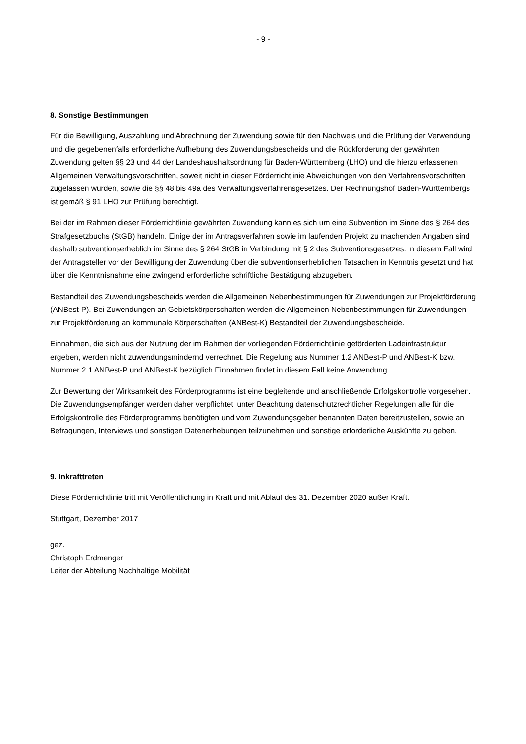- 9 -
8. Sonstige Bestimmungen
Für die Bewilligung, Auszahlung und Abrechnung der Zuwendung sowie für den Nachweis und die Prüfung der Verwendung und die gegebenenfalls erforderliche Aufhebung des Zuwendungsbescheids und die Rückforderung der gewährten Zuwendung gelten §§ 23 und 44 der Landeshaushaltsordnung für Baden-Württemberg (LHO) und die hierzu erlassenen Allgemeinen Verwaltungsvorschriften, soweit nicht in dieser Förderrichtlinie Abweichungen von den Verfahrensvorschriften zugelassen wurden, sowie die §§ 48 bis 49a des Verwaltungsverfahrensgesetzes. Der Rechnungshof Baden-Württembergs ist gemäß § 91 LHO zur Prüfung berechtigt.
Bei der im Rahmen dieser Förderrichtlinie gewährten Zuwendung kann es sich um eine Subvention im Sinne des § 264 des Strafgesetzbuchs (StGB) handeln. Einige der im Antragsverfahren sowie im laufenden Projekt zu machenden Angaben sind deshalb subventionserheblich im Sinne des § 264 StGB in Verbindung mit § 2 des Subventionsgesetzes. In diesem Fall wird der Antragsteller vor der Bewilligung der Zuwendung über die subventionserheblichen Tatsachen in Kenntnis gesetzt und hat über die Kenntnisnahme eine zwingend erforderliche schriftliche Bestätigung abzugeben.
Bestandteil des Zuwendungsbescheids werden die Allgemeinen Nebenbestimmungen für Zuwendungen zur Projektförderung (ANBest-P). Bei Zuwendungen an Gebietskörperschaften werden die Allgemeinen Nebenbestimmungen für Zuwendungen zur Projektförderung an kommunale Körperschaften (ANBest-K) Bestandteil der Zuwendungsbescheide.
Einnahmen, die sich aus der Nutzung der im Rahmen der vorliegenden Förderrichtlinie geförderten Ladeinfrastruktur ergeben, werden nicht zuwendungsmindernd verrechnet. Die Regelung aus Nummer 1.2 ANBest-P und ANBest-K bzw. Nummer 2.1 ANBest-P und ANBest-K bezüglich Einnahmen findet in diesem Fall keine Anwendung.
Zur Bewertung der Wirksamkeit des Förderprogramms ist eine begleitende und anschließende Erfolgskontrolle vorgesehen. Die Zuwendungsempfänger werden daher verpflichtet, unter Beachtung datenschutzrechtlicher Regelungen alle für die Erfolgskontrolle des Förderprogramms benötigten und vom Zuwendungsgeber benannten Daten bereitzustellen, sowie an Befragungen, Interviews und sonstigen Datenerhebungen teilzunehmen und sonstige erforderliche Auskünfte zu geben.
9. Inkrafttreten
Diese Förderrichtlinie tritt mit Veröffentlichung in Kraft und mit Ablauf des 31. Dezember 2020 außer Kraft.
Stuttgart, Dezember 2017
gez.
Christoph Erdmenger
Leiter der Abteilung Nachhaltige Mobilität